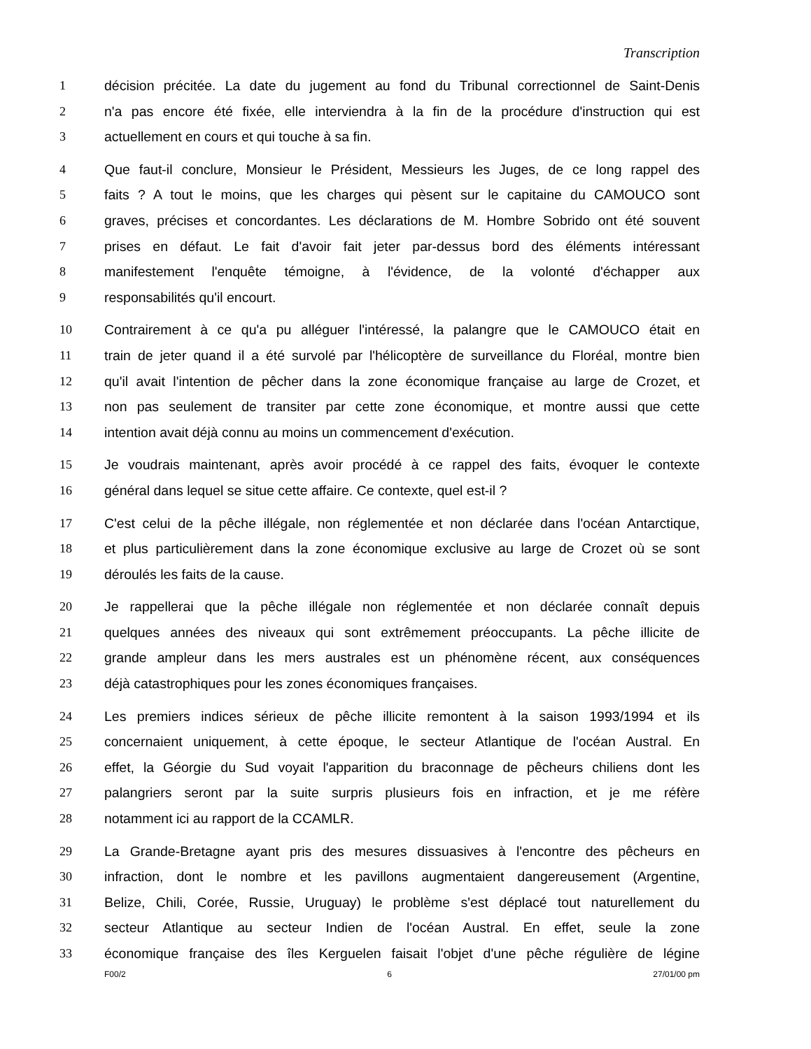Transcription
1 décision précitée. La date du jugement au fond du Tribunal correctionnel de Saint-Denis
2 n'a pas encore été fixée, elle interviendra à la fin de la procédure d'instruction qui est
3 actuellement en cours et qui touche à sa fin.
4 Que faut-il conclure, Monsieur le Président, Messieurs les Juges, de ce long rappel des
5 faits ? A tout le moins, que les charges qui pèsent sur le capitaine du CAMOUCO sont
6 graves, précises et concordantes. Les déclarations de M. Hombre Sobrido ont été souvent
7 prises en défaut. Le fait d'avoir fait jeter par-dessus bord des éléments intéressant
8 manifestement l'enquête témoigne, à l'évidence, de la volonté d'échapper aux
9 responsabilités qu'il encourt.
10 Contrairement à ce qu'a pu alléguer l'intéressé, la palangre que le CAMOUCO était en
11 train de jeter quand il a été survolé par l'hélicoptère de surveillance du Floréal, montre bien
12 qu'il avait l'intention de pêcher dans la zone économique française au large de Crozet, et
13 non pas seulement de transiter par cette zone économique, et montre aussi que cette
14 intention avait déjà connu au moins un commencement d'exécution.
15 Je voudrais maintenant, après avoir procédé à ce rappel des faits, évoquer le contexte
16 général dans lequel se situe cette affaire. Ce contexte, quel est-il ?
17 C'est celui de la pêche illégale, non réglementée et non déclarée dans l'océan Antarctique,
18 et plus particulièrement dans la zone économique exclusive au large de Crozet où se sont
19 déroulés les faits de la cause.
20 Je rappellerai que la pêche illégale non réglementée et non déclarée connaît depuis
21 quelques années des niveaux qui sont extrêmement préoccupants. La pêche illicite de
22 grande ampleur dans les mers australes est un phénomène récent, aux conséquences
23 déjà catastrophiques pour les zones économiques françaises.
24 Les premiers indices sérieux de pêche illicite remontent à la saison 1993/1994 et ils
25 concernaient uniquement, à cette époque, le secteur Atlantique de l'océan Austral. En
26 effet, la Géorgie du Sud voyait l'apparition du braconnage de pêcheurs chiliens dont les
27 palangriers seront par la suite surpris plusieurs fois en infraction, et je me réfère
28 notamment ici au rapport de la CCAMLR.
29 La Grande-Bretagne ayant pris des mesures dissuasives à l'encontre des pêcheurs en
30 infraction, dont le nombre et les pavillons augmentaient dangereusement (Argentine,
31 Belize, Chili, Corée, Russie, Uruguay) le problème s'est déplacé tout naturellement du
32 secteur Atlantique au secteur Indien de l'océan Austral. En effet, seule la zone
33 économique française des îles Kerguelen faisait l'objet d'une pêche régulière de légine
F00/2 6 27/01/00 pm